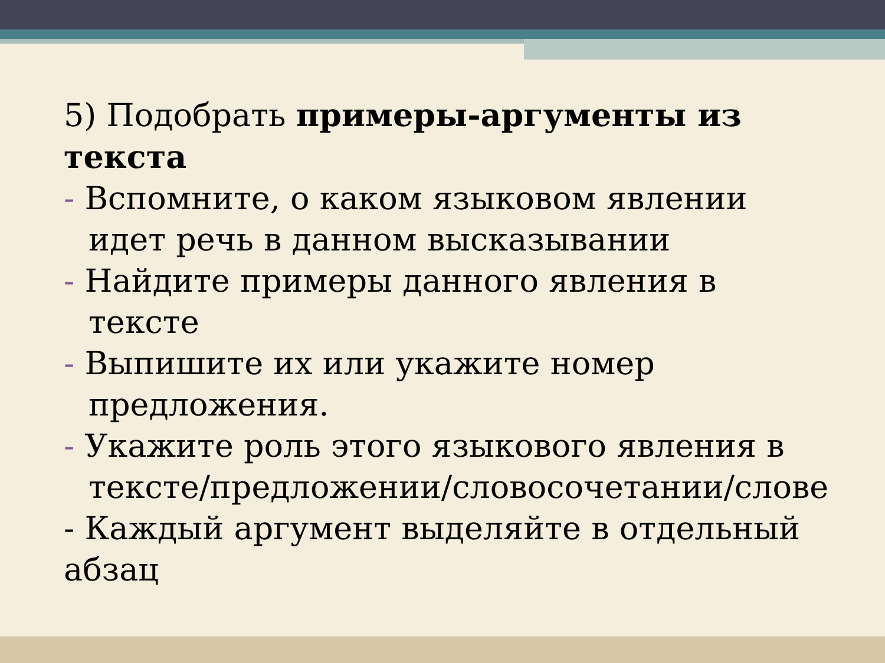5) Подобрать примеры-аргументы из текста
- Вспомните, о каком языковом явлении идет речь в данном высказывании
- Найдите примеры данного явления в тексте
- Выпишите их или укажите номер предложения.
- Укажите роль этого языкового явления в тексте/предложении/словосочетании/слове
- Каждый аргумент выделяйте в отдельный абзац